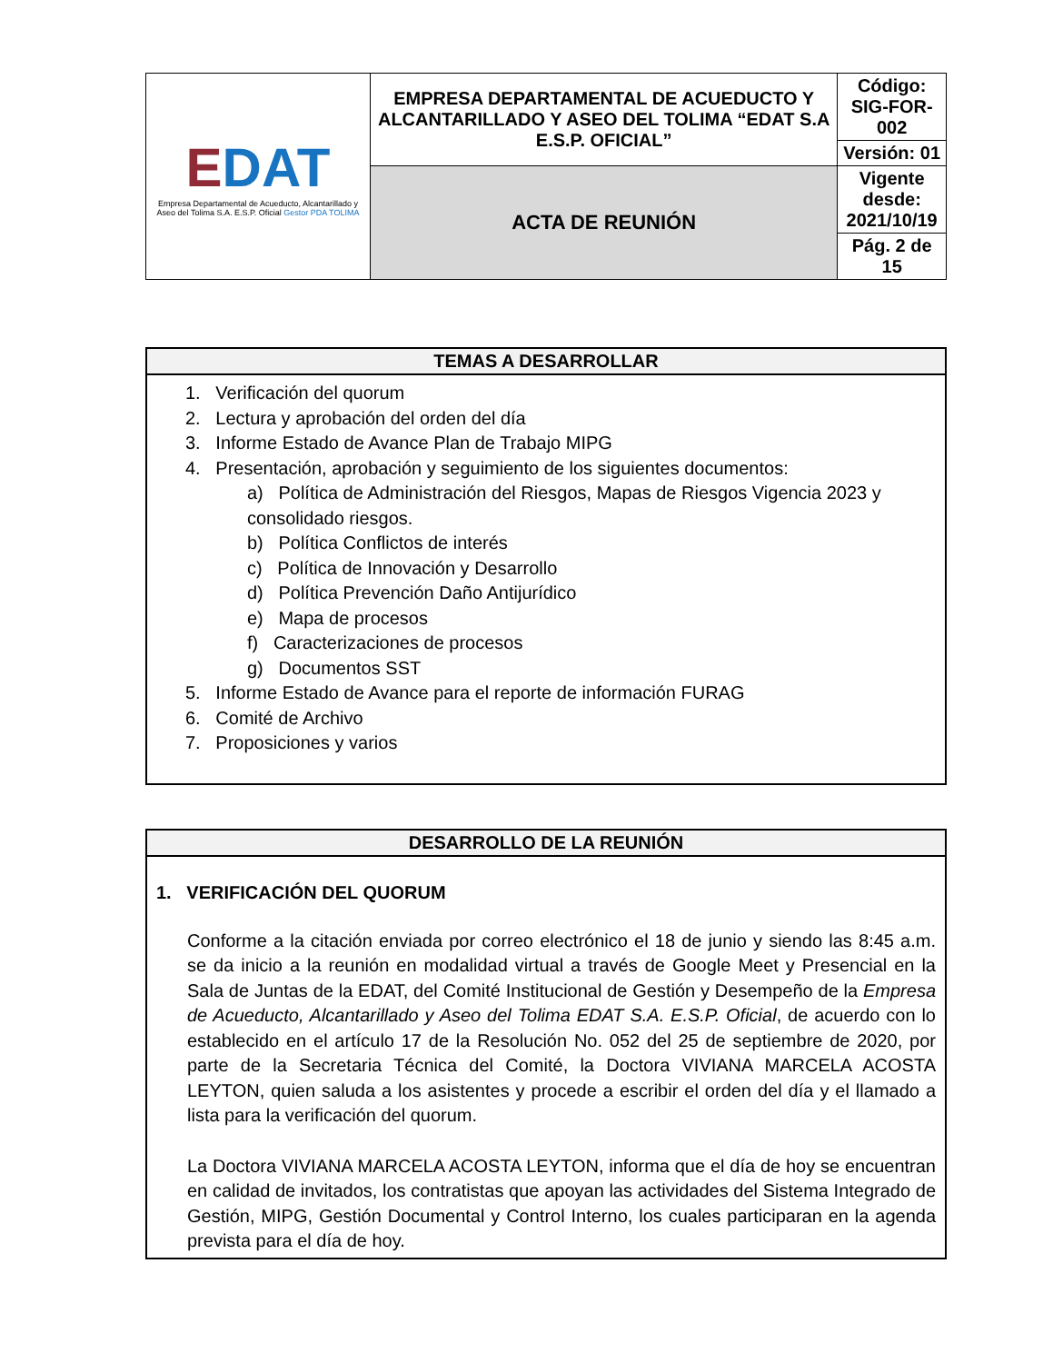| E DAT Empresa Departamental de Acueducto, Alcantarillado y Aseo del Tolima S.A. E.S.P. Oficial Gestor PDA TOLIMA | EMPRESA DEPARTAMENTAL DE ACUEDUCTO Y ALCANTARILLADO Y ASEO DEL TOLIMA “EDAT S.A E.S.P. OFICIAL” | Código: SIG-FOR-002 |
| | | Versión: 01 |
| | ACTA DE REUNIÓN | Vigente desde: 2021/10/19 |
| | | Pág. 2 de 15 |
TEMAS A DESARROLLAR
1. Verificación del quorum
2. Lectura y aprobación del orden del día
3. Informe Estado de Avance Plan de Trabajo MIPG
4. Presentación, aprobación y seguimiento de los siguientes documentos:
a) Política de Administración del Riesgos, Mapas de Riesgos Vigencia 2023 y consolidado riesgos.
b) Política Conflictos de interés
c) Política de Innovación y Desarrollo
d) Política Prevención Daño Antijurídico
e) Mapa de procesos
f) Caracterizaciones de procesos
g) Documentos SST
5. Informe Estado de Avance para el reporte de información FURAG
6. Comité de Archivo
7. Proposiciones y varios
DESARROLLO DE LA REUNIÓN
1. VERIFICACIÓN DEL QUORUM
Conforme a la citación enviada por correo electrónico el 18 de junio y siendo las 8:45 a.m. se da inicio a la reunión en modalidad virtual a través de Google Meet y Presencial en la Sala de Juntas de la EDAT, del Comité Institucional de Gestión y Desempeño de la Empresa de Acueducto, Alcantarillado y Aseo del Tolima EDAT S.A. E.S.P. Oficial, de acuerdo con lo establecido en el artículo 17 de la Resolución No. 052 del 25 de septiembre de 2020, por parte de la Secretaria Técnica del Comité, la Doctora VIVIANA MARCELA ACOSTA LEYTON, quien saluda a los asistentes y procede a escribir el orden del día y el llamado a lista para la verificación del quorum.
La Doctora VIVIANA MARCELA ACOSTA LEYTON, informa que el día de hoy se encuentran en calidad de invitados, los contratistas que apoyan las actividades del Sistema Integrado de Gestión, MIPG, Gestión Documental y Control Interno, los cuales participaran en la agenda prevista para el día de hoy.